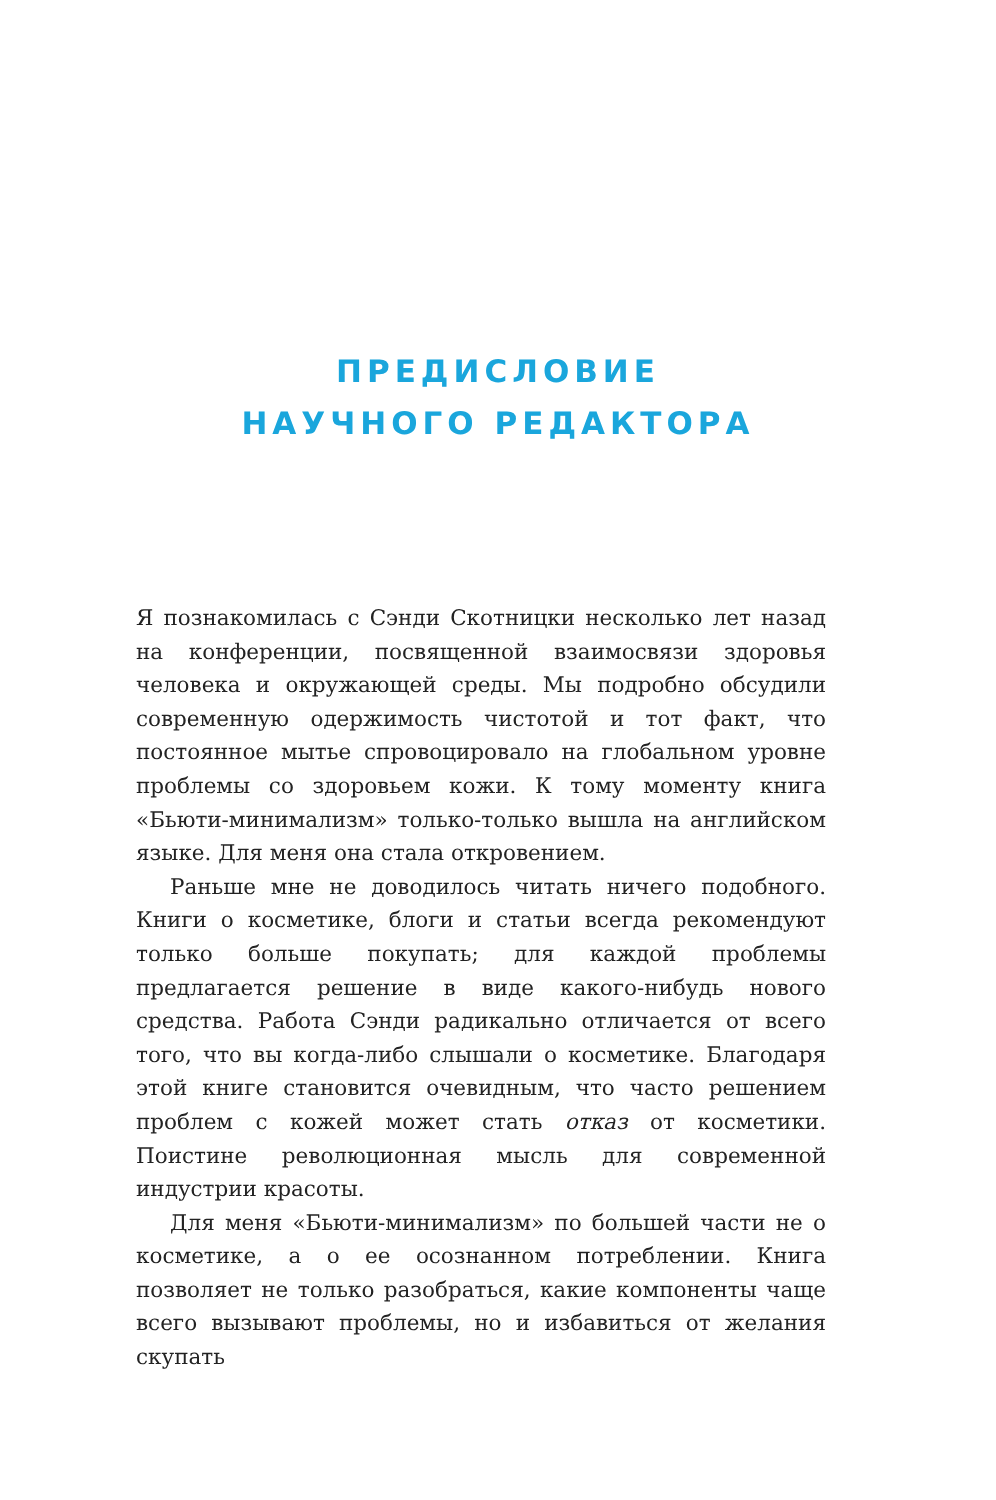ПРЕДИСЛОВИЕ
НАУЧНОГО РЕДАКТОРА
Я познакомилась с Сэнди Скотницки несколько лет назад на конференции, посвященной взаимосвязи здоровья человека и окружающей среды. Мы подробно обсудили современную одержимость чистотой и тот факт, что постоянное мытье спровоцировало на глобальном уровне проблемы со здоровьем кожи. К тому моменту книга «Бьюти-минимализм» только-только вышла на английском языке. Для меня она стала откровением.
Раньше мне не доводилось читать ничего подобного. Книги о косметике, блоги и статьи всегда рекомендуют только больше покупать; для каждой проблемы предлагается решение в виде какого-нибудь нового средства. Работа Сэнди радикально отличается от всего того, что вы когда-либо слышали о косметике. Благодаря этой книге становится очевидным, что часто решением проблем с кожей может стать отказ от косметики. Поистине революционная мысль для современной индустрии красоты.
Для меня «Бьюти-минимализм» по большей части не о косметике, а о ее осознанном потреблении. Книга позволяет не только разобраться, какие компоненты чаще всего вызывают проблемы, но и избавиться от желания скупать